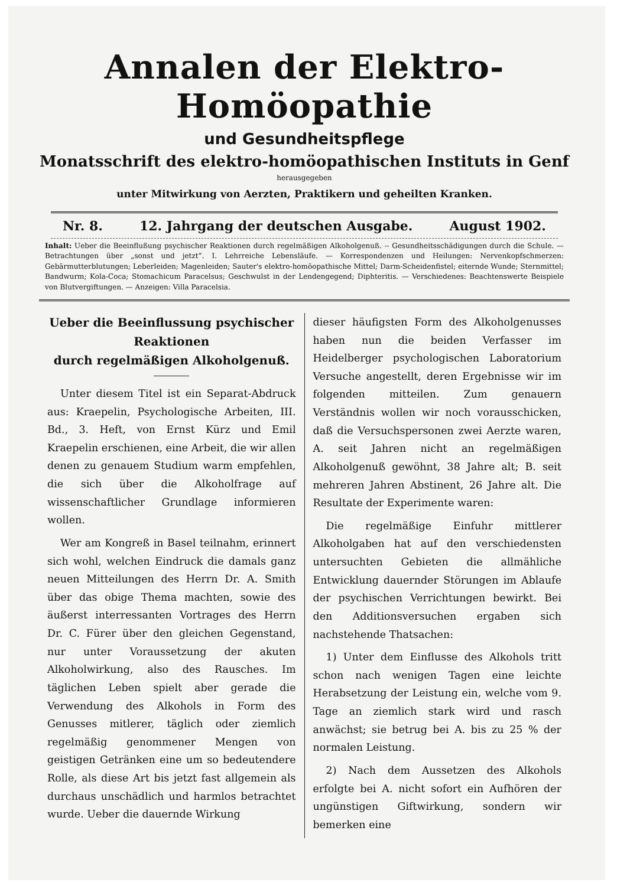Annalen der Elektro-Homöopathie
und Gesundheitspflege
Monatsschrift des elektro-homöopathischen Instituts in Genf
herausgegeben
unter Mitwirkung von Aerzten, Praktikern und geheilten Kranken.
Nr. 8. 12. Jahrgang der deutschen Ausgabe. August 1902.
Inhalt: Ueber die Beeinflußung psychischer Reaktionen durch regelmäßigen Alkoholgenuß. -- Gesundheitsschädigungen durch die Schule. — Betrachtungen über „sonst und jetzt“. I. Lehrreiche Lebensläufe. — Korrespondenzen und Heilungen: Nervenkopfschmerzen: Gebärmutterblutungen; Leberleiden; Magenleiden; Sauter's elektro-homöopathische Mittel; Darm-Scheidenfistel; eiternde Wunde; Sternmittel; Bandwurm; Kola-Coca; Stomachicum Paracelsus; Geschwulst in der Lendengegend; Diphteritis. — Verschiedenes: Beachtenswerte Beispiele von Blutvergiftungen. — Anzeigen: Villa Paracelsia.
Ueber die Beeinflussung psychischer Reaktionen
durch regelmäßigen Alkoholgenuß.
Unter diesem Titel ist ein Separat-Abdruck aus: Kraepelin, Psychologische Arbeiten, III. Bd., 3. Heft, von Ernst Kürz und Emil Kraepelin erschienen, eine Arbeit, die wir allen denen zu genauem Studium warm empfehlen, die sich über die Alkoholfrage auf wissenschaftlicher Grundlage informieren wollen.
Wer am Kongreß in Basel teilnahm, erinnert sich wohl, welchen Eindruck die damals ganz neuen Mitteilungen des Herrn Dr. A. Smith über das obige Thema machten, sowie des äußerst interressanten Vortrages des Herrn Dr. C. Fürer über den gleichen Gegenstand, nur unter Voraussetzung der akuten Alkoholwirkung, also des Rausches. Im täglichen Leben spielt aber gerade die Verwendung des Alkohols in Form des Genusses mitlerer, täglich oder ziemlich regelmäßig genommener Mengen von geistigen Getränken eine um so bedeutendere Rolle, als diese Art bis jetzt fast allgemein als durchaus unschädlich und harmlos betrachtet wurde. Ueber die dauernde Wirkung
dieser häufigsten Form des Alkoholgenusses haben nun die beiden Verfasser im Heidelberger psychologischen Laboratorium Versuche angestellt, deren Ergebnisse wir im folgenden mitteilen. Zum genauern Verständnis wollen wir noch vorausschicken, daß die Versuchspersonen zwei Aerzte waren, A. seit Jahren nicht an regelmäßigen Alkoholgenuß gewöhnt, 38 Jahre alt; B. seit mehreren Jahren Abstinent, 26 Jahre alt. Die Resultate der Experimente waren:
Die regelmäßige Einfuhr mittlerer Alkoholgaben hat auf den verschiedensten untersuchten Gebieten die allmähliche Entwicklung dauernder Störungen im Ablaufe der psychischen Verrichtungen bewirkt. Bei den Additionsversuchen ergaben sich nachstehende Thatsachen:
1) Unter dem Einflusse des Alkohols tritt schon nach wenigen Tagen eine leichte Herabsetzung der Leistung ein, welche vom 9. Tage an ziemlich stark wird und rasch anwächst; sie betrug bei A. bis zu 25 % der normalen Leistung.
2) Nach dem Aussetzen des Alkohols erfolgte bei A. nicht sofort ein Aufhören der ungünstigen Giftwirkung, sondern wir bemerken eine